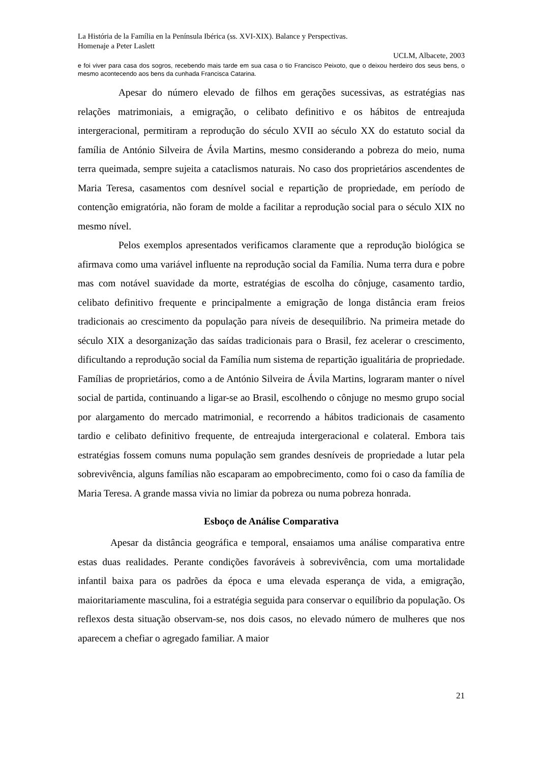La História de la Família en la Península Ibérica (ss. XVI-XIX). Balance y Perspectivas.
Homenaje a Peter Laslett
UCLM, Albacete, 2003
e foi viver para casa dos sogros, recebendo mais tarde em sua casa o tio Francisco Peixoto, que o deixou herdeiro dos seus bens, o mesmo acontecendo aos bens da cunhada Francisca Catarina.
Apesar do número elevado de filhos em gerações sucessivas, as estratégias nas relações matrimoniais, a emigração, o celibato definitivo e os hábitos de entreajuda intergeracional, permitiram a reprodução do século XVII ao século XX do estatuto social da família de António Silveira de Ávila Martins, mesmo considerando a pobreza do meio, numa terra queimada, sempre sujeita a cataclismos naturais. No caso dos proprietários ascendentes de Maria Teresa, casamentos com desnível social e repartição de propriedade, em período de contenção emigratória, não foram de molde a facilitar a reprodução social para o século XIX no mesmo nível.
Pelos exemplos apresentados verificamos claramente que a reprodução biológica se afirmava como uma variável influente na reprodução social da Família. Numa terra dura e pobre mas com notável suavidade da morte, estratégias de escolha do cônjuge, casamento tardio, celibato definitivo frequente e principalmente a emigração de longa distância eram freios tradicionais ao crescimento da população para níveis de desequilíbrio. Na primeira metade do século XIX a desorganização das saídas tradicionais para o Brasil, fez acelerar o crescimento, dificultando a reprodução social da Família num sistema de repartição igualitária de propriedade. Famílias de proprietários, como a de António Silveira de Ávila Martins, lograram manter o nível social de partida, continuando a ligar-se ao Brasil, escolhendo o cônjuge no mesmo grupo social por alargamento do mercado matrimonial, e recorrendo a hábitos tradicionais de casamento tardio e celibato definitivo frequente, de entreajuda intergeracional e colateral. Embora tais estratégias fossem comuns numa população sem grandes desníveis de propriedade a lutar pela sobrevivência, alguns famílias não escaparam ao empobrecimento, como foi o caso da família de Maria Teresa. A grande massa vivia no limiar da pobreza ou numa pobreza honrada.
Esboço de Análise Comparativa
Apesar da distância geográfica e temporal, ensaiamos uma análise comparativa entre estas duas realidades. Perante condições favoráveis à sobrevivência, com uma mortalidade infantil baixa para os padrões da época e uma elevada esperança de vida, a emigração, maioritariamente masculina, foi a estratégia seguida para conservar o equilíbrio da população. Os reflexos desta situação observam-se, nos dois casos, no elevado número de mulheres que nos aparecem a chefiar o agregado familiar. A maior
21